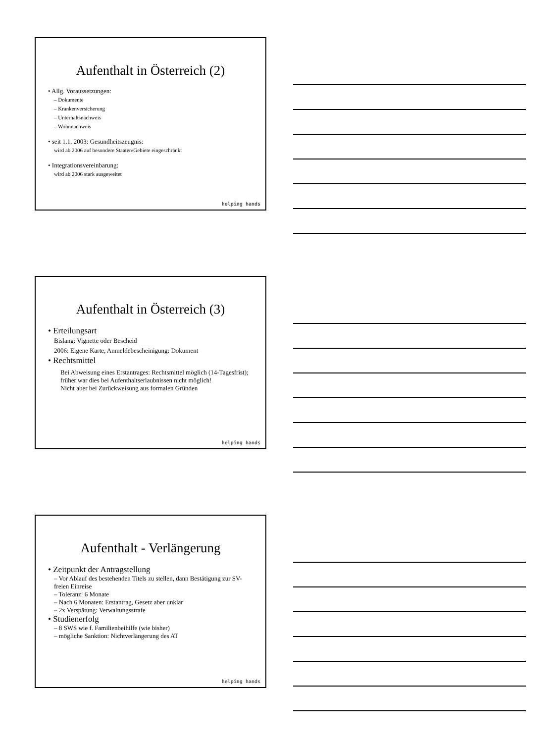Aufenthalt in Österreich (2)
• Allg. Voraussetzungen:
– Dokumente
– Krankenversicherung
– Unterhaltsnachweis
– Wohnnachweis
• seit 1.1. 2003: Gesundheitszeugnis:
wird ab 2006 auf besondere Staaten/Gebiete eingeschränkt
• Integrationsvereinbarung:
wird ab 2006 stark ausgeweitet
helping hands
Aufenthalt in Österreich (3)
• Erteilungsart
Bislang: Vignette oder Bescheid
2006: Eigene Karte, Anmeldebescheinigung: Dokument
• Rechtsmittel
Bei Abweisung eines Erstantrages: Rechtsmittel möglich (14-Tagesfrist); früher war dies bei Aufenthaltserlaubnissen nicht möglich!
Nicht aber bei Zurückweisung aus formalen Gründen
helping hands
Aufenthalt - Verlängerung
• Zeitpunkt der Antragstellung
– Vor Ablauf des bestehenden Titels zu stellen, dann Bestätigung zur SV-freien Einreise
– Toleranz: 6 Monate
– Nach 6 Monaten: Erstantrag, Gesetz aber unklar
– 2x Verspätung: Verwaltungsstrafe
• Studienerfolg
– 8 SWS wie f. Familienbeihilfe (wie bisher)
– mögliche Sanktion: Nichtverlängerung des AT
helping hands